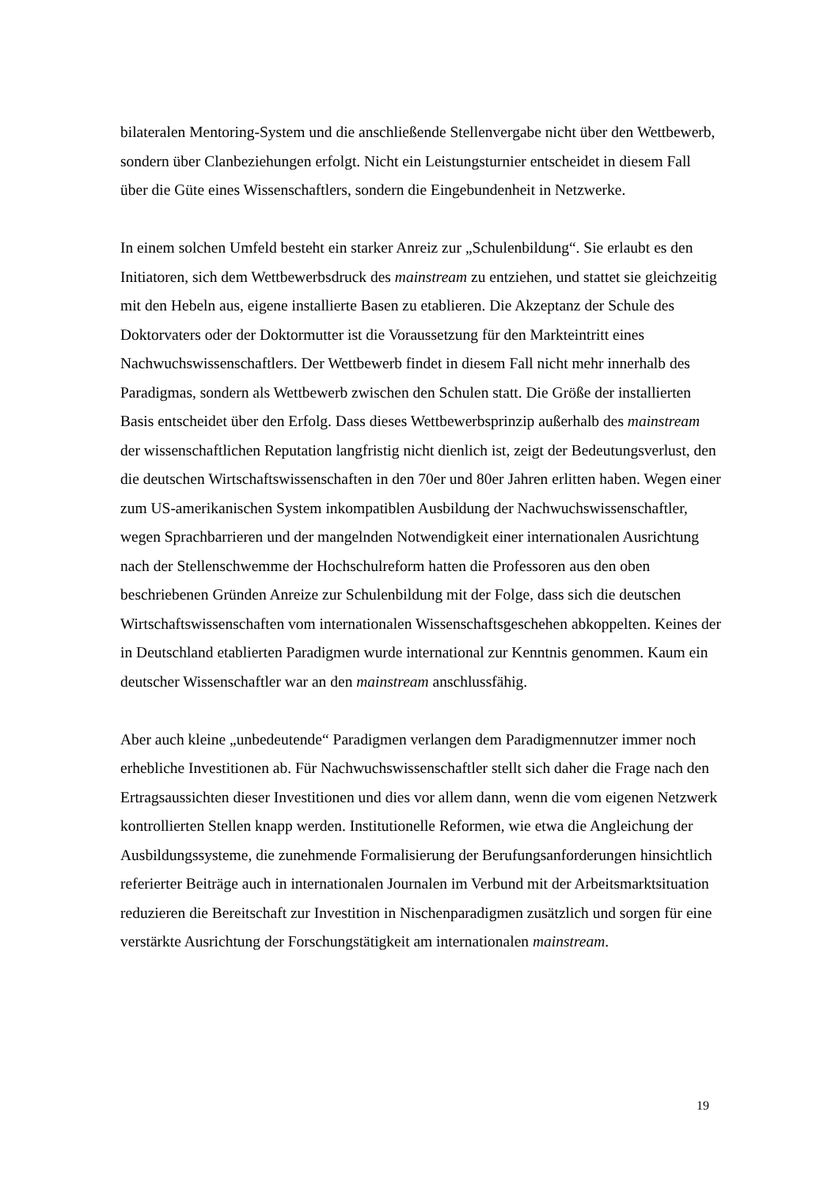bilateralen Mentoring-System und die anschließende Stellenvergabe nicht über den Wettbewerb, sondern über Clanbeziehungen erfolgt. Nicht ein Leistungsturnier entscheidet in diesem Fall über die Güte eines Wissenschaftlers, sondern die Eingebundenheit in Netzwerke.
In einem solchen Umfeld besteht ein starker Anreiz zur „Schulenbildung“. Sie erlaubt es den Initiatoren, sich dem Wettbewerbsdruck des mainstream zu entziehen, und stattet sie gleichzeitig mit den Hebeln aus, eigene installierte Basen zu etablieren. Die Akzeptanz der Schule des Doktorvaters oder der Doktormutter ist die Voraussetzung für den Markteintritt eines Nachwuchswissenschaftlers. Der Wettbewerb findet in diesem Fall nicht mehr innerhalb des Paradigmas, sondern als Wettbewerb zwischen den Schulen statt. Die Größe der installierten Basis entscheidet über den Erfolg. Dass dieses Wettbewerbsprinzip außerhalb des mainstream der wissenschaftlichen Reputation langfristig nicht dienlich ist, zeigt der Bedeutungsverlust, den die deutschen Wirtschaftswissenschaften in den 70er und 80er Jahren erlitten haben. Wegen einer zum US-amerikanischen System inkompatiblen Ausbildung der Nachwuchswissenschaftler, wegen Sprachbarrieren und der mangelnden Notwendigkeit einer internationalen Ausrichtung nach der Stellenschwemme der Hochschulreform hatten die Professoren aus den oben beschriebenen Gründen Anreize zur Schulenbildung mit der Folge, dass sich die deutschen Wirtschaftswissenschaften vom internationalen Wissenschaftsgeschehen abkoppelten. Keines der in Deutschland etablierten Paradigmen wurde international zur Kenntnis genommen. Kaum ein deutscher Wissenschaftler war an den mainstream anschlussfähig.
Aber auch kleine „unbedeutende“ Paradigmen verlangen dem Paradigmennutzer immer noch erhebliche Investitionen ab. Für Nachwuchswissenschaftler stellt sich daher die Frage nach den Ertragsaussichten dieser Investitionen und dies vor allem dann, wenn die vom eigenen Netzwerk kontrollierten Stellen knapp werden. Institutionelle Reformen, wie etwa die Angleichung der Ausbildungssysteme, die zunehmende Formalisierung der Berufungsanforderungen hinsichtlich referierter Beiträge auch in internationalen Journalen im Verbund mit der Arbeitsmarktsituation reduzieren die Bereitschaft zur Investition in Nischenparadigmen zusätzlich und sorgen für eine verstärkte Ausrichtung der Forschungstätigkeit am internationalen mainstream.
19